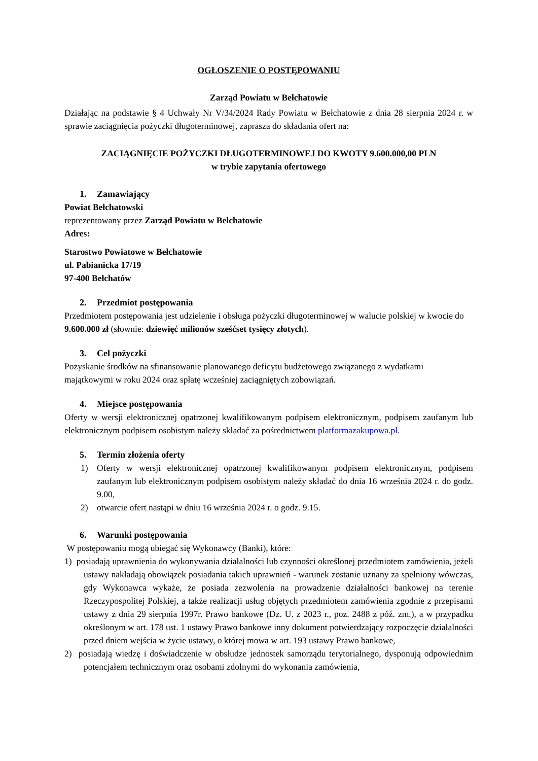OGŁOSZENIE O POSTĘPOWANIU
Zarząd Powiatu w Bełchatowie
Działając na podstawie § 4 Uchwały Nr V/34/2024 Rady Powiatu w Bełchatowie z dnia 28 sierpnia 2024 r. w sprawie zaciągnięcia pożyczki długoterminowej, zaprasza do składania ofert na:
ZACIĄGNIĘCIE POŻYCZKI DŁUGOTERMINOWEJ DO KWOTY 9.600.000,00 PLN
w trybie zapytania ofertowego
1. Zamawiający
Powiat Bełchatowski
reprezentowany przez Zarząd Powiatu w Bełchatowie
Adres:
Starostwo Powiatowe w Bełchatowie
ul. Pabianicka 17/19
97-400 Bełchatów
2. Przedmiot postępowania
Przedmiotem postępowania jest udzielenie i obsługa pożyczki długoterminowej w walucie polskiej w kwocie do 9.600.000 zł (słownie: dziewięć milionów sześćset tysięcy złotych).
3. Cel pożyczki
Pozyskanie środków na sfinansowanie planowanego deficytu budżetowego związanego z wydatkami majątkowymi w roku 2024 oraz spłatę wcześniej zaciągniętych zobowiązań.
4. Miejsce postępowania
Oferty w wersji elektronicznej opatrzonej kwalifikowanym podpisem elektronicznym, podpisem zaufanym lub elektronicznym podpisem osobistym należy składać za pośrednictwem platformazakupowa.pl.
5. Termin złożenia oferty
1) Oferty w wersji elektronicznej opatrzonej kwalifikowanym podpisem elektronicznym, podpisem zaufanym lub elektronicznym podpisem osobistym należy składać do dnia 16 września 2024 r. do godz. 9.00,
2) otwarcie ofert nastąpi w dniu 16 września 2024 r. o godz. 9.15.
6. Warunki postępowania
W postępowaniu mogą ubiegać się Wykonawcy (Banki), które:
1) posiadają uprawnienia do wykonywania działalności lub czynności określonej przedmiotem zamówienia, jeżeli ustawy nakładają obowiązek posiadania takich uprawnień - warunek zostanie uznany za spełniony wówczas, gdy Wykonawca wykaże, że posiada zezwolenia na prowadzenie działalności bankowej na terenie Rzeczypospolitej Polskiej, a także realizacji usług objętych przedmiotem zamówienia zgodnie z przepisami ustawy z dnia 29 sierpnia 1997r. Prawo bankowe (Dz. U. z 2023 r., poz. 2488 z póź. zm.), a w przypadku określonym w art. 178 ust. 1 ustawy Prawo bankowe inny dokument potwierdzający rozpoczęcie działalności przed dniem wejścia w życie ustawy, o której mowa w art. 193 ustawy Prawo bankowe,
2) posiadają wiedzę i doświadczenie w obsłudze jednostek samorządu terytorialnego, dysponują odpowiednim potencjałem technicznym oraz osobami zdolnymi do wykonania zamówienia,